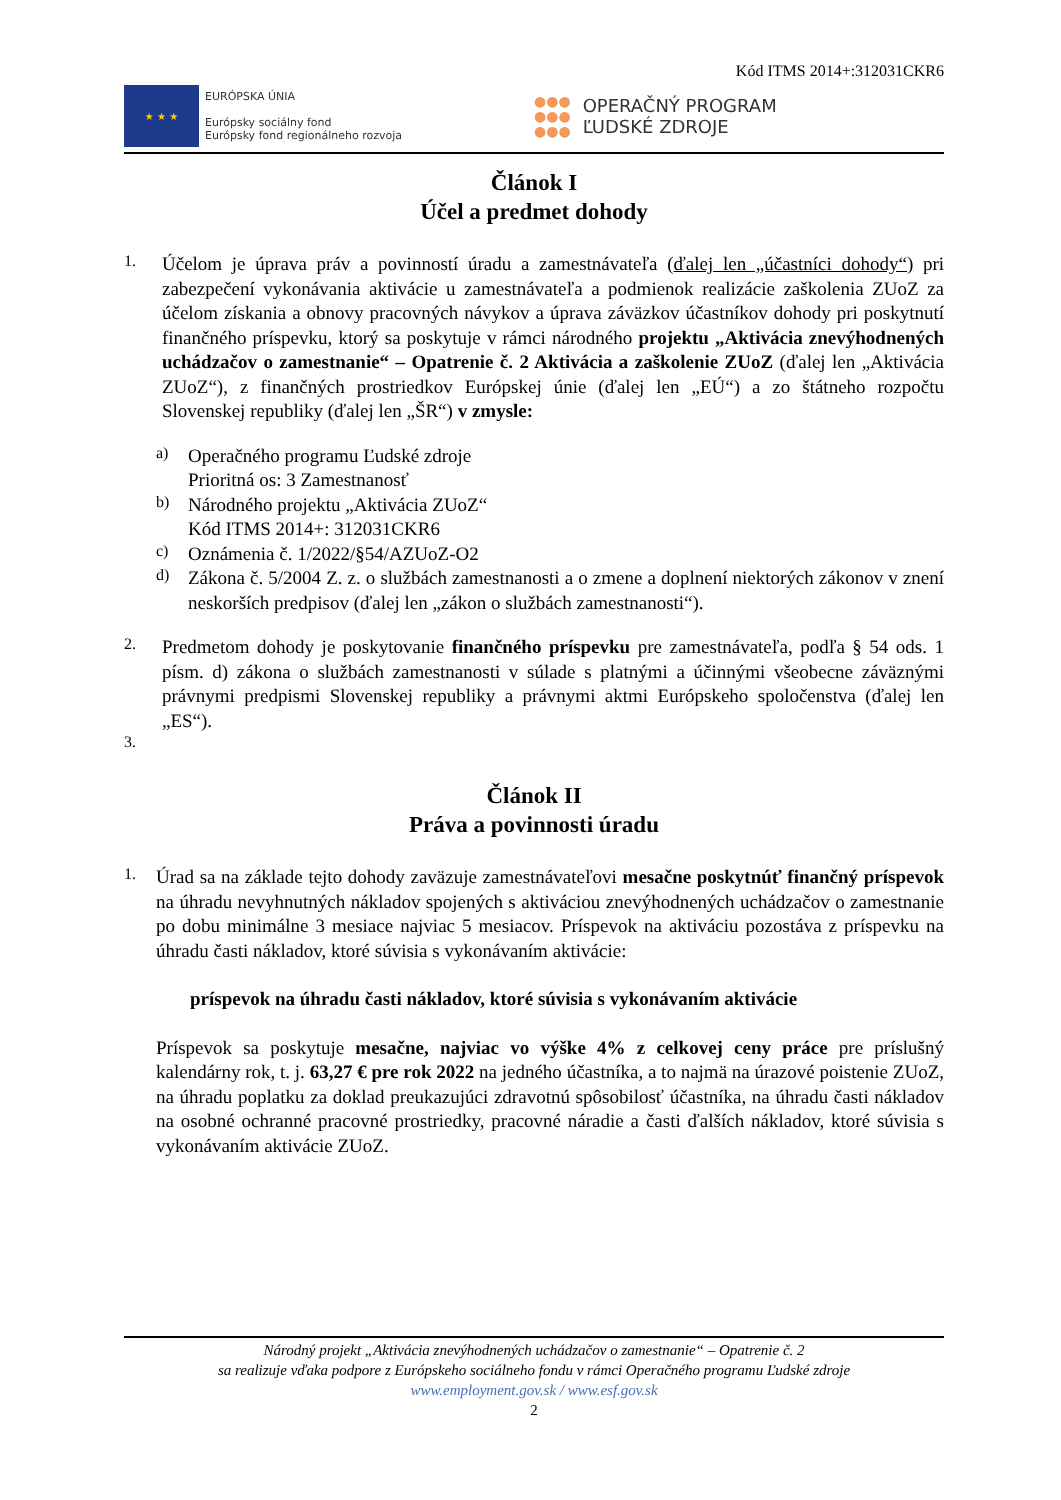Kód ITMS 2014+:312031CKR6
★ ★ ★
EURÓPSKA ÚNIA
Európsky sociálny fond
Európsky fond regionálneho rozvoja
●●●
●●●
●●●
OPERAČNÝ PROGRAM
ĽUDSKÉ ZDROJE
Článok I
Účel a predmet dohody
1.
Účelom je úprava práv a povinností úradu a zamestnávateľa (ďalej len „účastníci dohody“) pri zabezpečení vykonávania aktivácie u zamestnávateľa a podmienok realizácie zaškolenia ZUoZ za účelom získania a obnovy pracovných návykov a úprava záväzkov účastníkov dohody pri poskytnutí finančného príspevku, ktorý sa poskytuje v rámci národného projektu „Aktivácia znevýhodnených uchádzačov o zamestnanie“ – Opatrenie č. 2 Aktivácia a zaškolenie ZUoZ (ďalej len „Aktivácia ZUoZ“), z finančných prostriedkov Európskej únie (ďalej len „EÚ“) a zo štátneho rozpočtu Slovenskej republiky (ďalej len „ŠR“) v zmysle:
a)
Operačného programu Ľudské zdroje
Prioritná os: 3 Zamestnanosť
b)
Národného projektu „Aktivácia ZUoZ“
Kód ITMS 2014+: 312031CKR6
c)
Oznámenia č. 1/2022/§54/AZUoZ-O2
d)
Zákona č. 5/2004 Z. z. o službách zamestnanosti a o zmene a doplnení niektorých zákonov v znení neskorších predpisov (ďalej len „zákon o službách zamestnanosti“).
2.
Predmetom dohody je poskytovanie finančného príspevku pre zamestnávateľa, podľa § 54 ods. 1 písm. d) zákona o službách zamestnanosti v súlade s platnými a účinnými všeobecne záväznými právnymi predpismi Slovenskej republiky a právnymi aktmi Európskeho spoločenstva (ďalej len „ES“).
3.
Článok II
Práva a povinnosti úradu
1.
Úrad sa na základe tejto dohody zaväzuje zamestnávateľovi mesačne poskytnúť finančný príspevok na úhradu nevyhnutných nákladov spojených s aktiváciou znevýhodnených uchádzačov o zamestnanie po dobu minimálne 3 mesiace najviac 5 mesiacov. Príspevok na aktiváciu pozostáva z príspevku na úhradu časti nákladov, ktoré súvisia s vykonávaním aktivácie:
príspevok na úhradu časti nákladov, ktoré súvisia s vykonávaním aktivácie
Príspevok sa poskytuje mesačne, najviac vo výške 4% z celkovej ceny práce pre príslušný kalendárny rok, t. j. 63,27 € pre rok 2022 na jedného účastníka, a to najmä na úrazové poistenie ZUoZ, na úhradu poplatku za doklad preukazujúci zdravotnú spôsobilosť účastníka, na úhradu časti nákladov na osobné ochranné pracovné prostriedky, pracovné náradie a časti ďalších nákladov, ktoré súvisia s vykonávaním aktivácie ZUoZ.
Národný projekt „Aktivácia znevýhodnených uchádzačov o zamestnanie“ – Opatrenie č. 2
sa realizuje vďaka podpore z Európskeho sociálneho fondu v rámci Operačného programu Ľudské zdroje
www.employment.gov.sk / www.esf.gov.sk
2